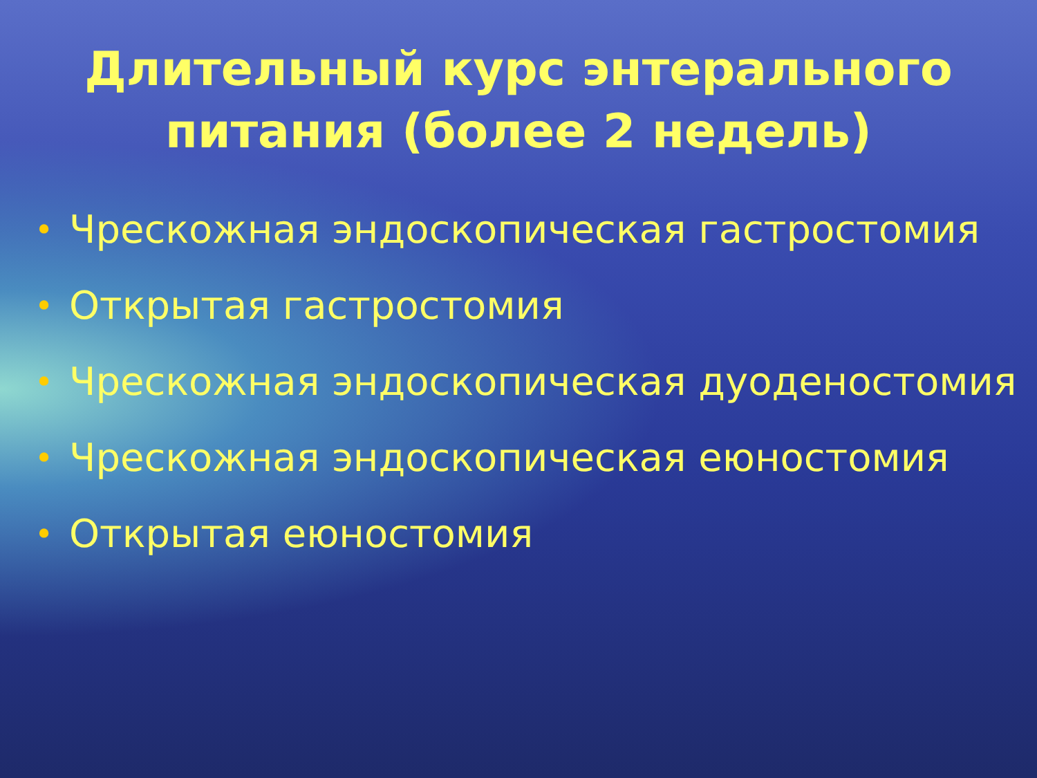Длительный курс энтерального питания (более 2 недель)
• Чрескожная эндоскопическая гастростомия
• Открытая гастростомия
• Чрескожная эндоскопическая дуоденостомия
• Чрескожная эндоскопическая еюностомия
• Открытая еюностомия